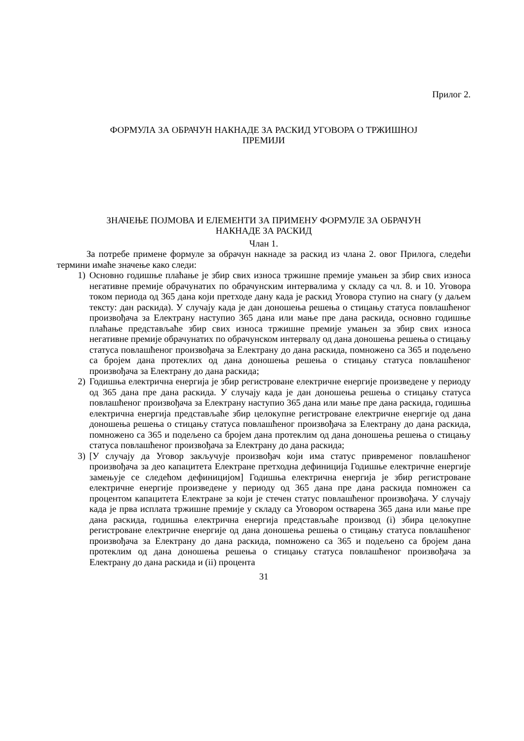Прилог 2.
ФОРМУЛА ЗА ОБРАЧУН НАКНАДЕ ЗА РАСКИД УГОВОРА О ТРЖИШНОЈ
ПРЕМИЈИ
ЗНАЧЕЊЕ ПОЈМОВА И ЕЛЕМЕНТИ ЗА ПРИМЕНУ ФОРМУЛЕ ЗА ОБРАЧУН
НАКНАДЕ ЗА РАСКИД
Члан 1.
За потребе примене формуле за обрачун накнаде за раскид из члана 2. овог Прилога, следећи термини имаће значење како следи:
1) Основно годишње плаћање је збир свих износа тржишне премије умањен за збир свих износа негативне премије обрачунатих по обрачунским интервалима у складу са чл. 8. и 10. Уговора током периода од 365 дана који претходе дану када је раскид Уговора ступио на снагу (у даљем тексту: дан раскида). У случају када је дан доношења решења о стицању статуса повлашћеног произвођача за Електрану наступио 365 дана или мање пре дана раскида, основно годишње плаћање представљаће збир свих износа тржишне премије умањен за збир свих износа негативне премије обрачунатих по обрачунском интервалу од дана доношења решења о стицању статуса повлашћеног произвођача за Електрану до дана раскида, помножено са 365 и подељено са бројем дана протеклих од дана доношења решења о стицању статуса повлашћеног произвођача за Електрану до дана раскида;
2) Годишња електрична енергија је збир регистроване електричне енергије произведене у периоду од 365 дана пре дана раскида. У случају када је дан доношења решења о стицању статуса повлашћеног произвођача за Електрану наступио 365 дана или мање пре дана раскида, годишња електрична енергија представљаће збир целокупне регистроване електричне енергије од дана доношења решења о стицању статуса повлашћеног произвођача за Електрану до дана раскида, помножено са 365 и подељено са бројем дана протеклим од дана доношења решења о стицању статуса повлашћеног произвођача за Електрану до дана раскида;
3) [У случају да Уговор закључује произвођач који има статус привременог повлашћеног произвођача за део капацитета Електране претходна дефиниција Годишње електричне енергије замењује се следећом дефиницијом] Годишња електрична енергија је збир регистроване електричне енергије произведене у периоду од 365 дана пре дана раскида помножен са процентом капацитета Електране за који је стечен статус повлашћеног произвођача. У случају када је прва исплата тржишне премије у складу са Уговором остварена 365 дана или мање пре дана раскида, годишња електрична енергија представљаће производ (i) збира целокупне регистроване електричне енергије од дана доношења решења о стицању статуса повлашћеног произвођача за Електрану до дана раскида, помножено са 365 и подељено са бројем дана протеклим од дана доношења решења о стицању статуса повлашћеног произвођача за Електрану до дана раскида и (ii) процента
31